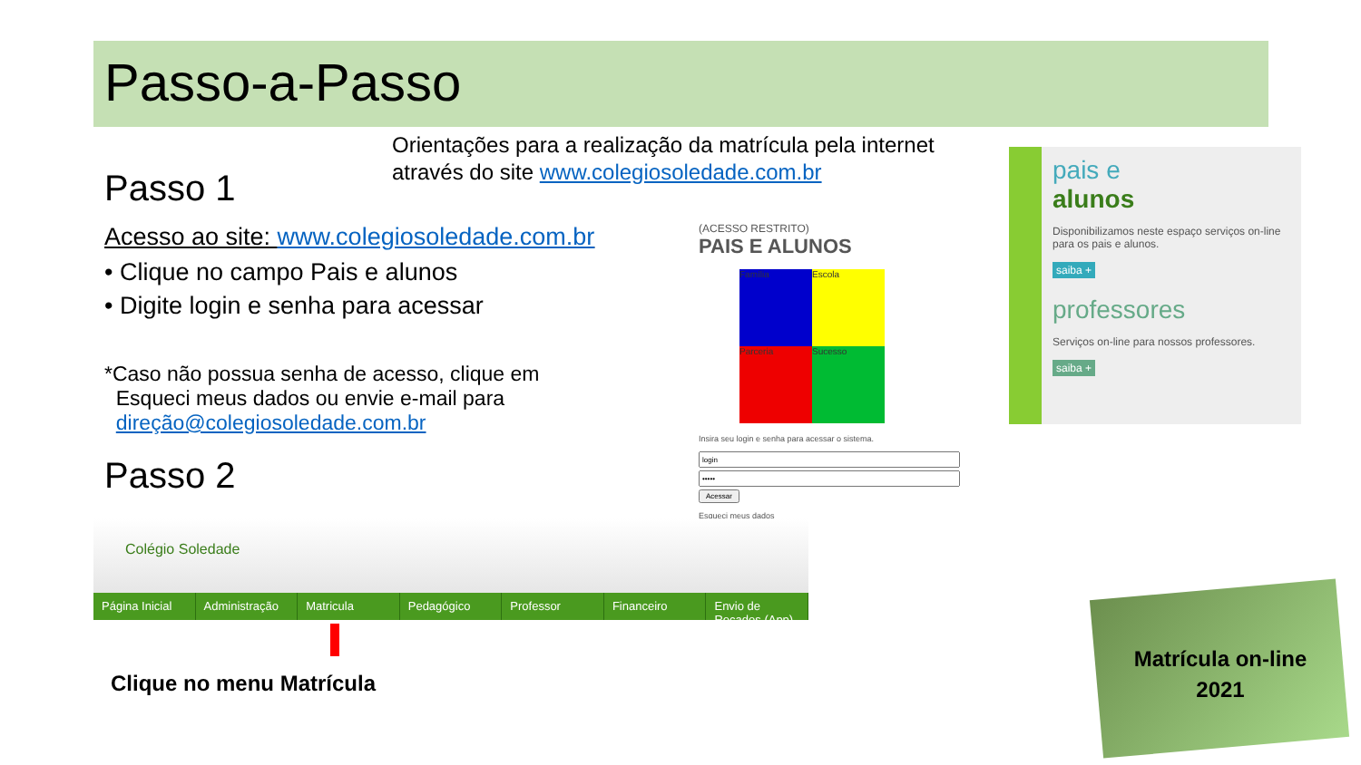Passo-a-Passo
Orientações para a realização da matrícula pela internet através do site www.colegiosoledade.com.br
Passo 1
Acesso ao site: www.colegiosoledade.com.br
• Clique no campo Pais e alunos
• Digite login e senha para acessar
*Caso não possua senha de acesso, clique em
Esqueci meus dados ou envie e-mail para
direção@colegiosoledade.com.br
Passo 2
(ACESSO RESTRITO)
PAIS E ALUNOS
Família
Escola
Parceria
Sucesso
Insira seu login e senha para acessar o sistema.
Acessar
Esqueci meus dados
pais e
alunos
Disponibilizamos neste espaço serviços on-line para os pais e alunos.
saiba +
professores
Serviços on-line para nossos professores.
saiba +
Colégio Soledade
Página Inicial Administração Matricula Pedagógico Professor Financeiro Envio de Recados (App)
Clique no menu Matrícula
Matrícula on-line
2021